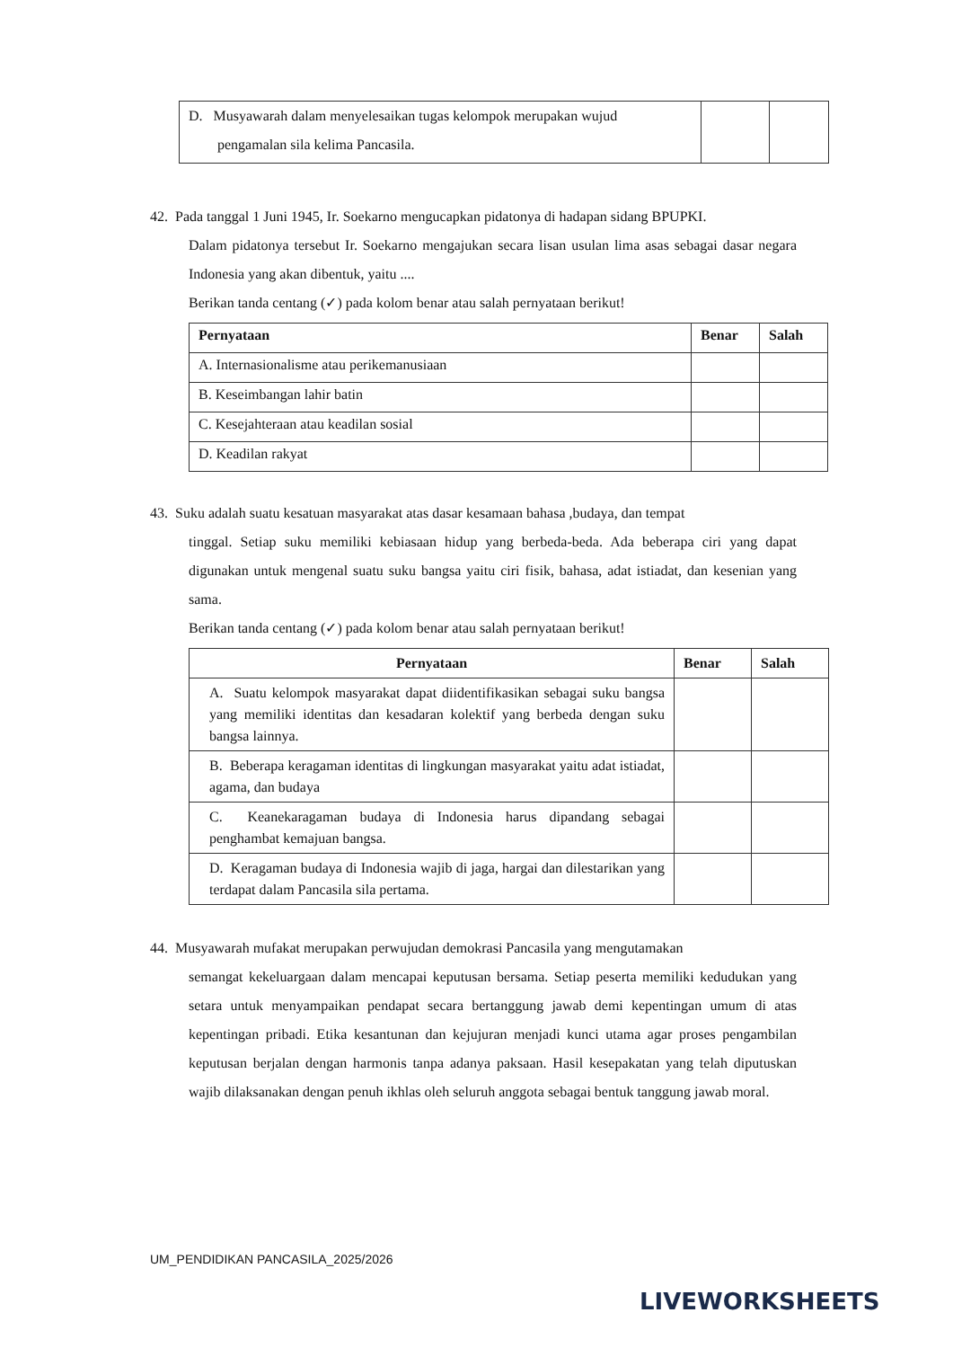| D. Musyawarah dalam menyelesaikan tugas kelompok merupakan wujud pengamalan sila kelima Pancasila. | | |
42. Pada tanggal 1 Juni 1945, Ir. Soekarno mengucapkan pidatonya di hadapan sidang BPUPKI.
Dalam pidatonya tersebut Ir. Soekarno mengajukan secara lisan usulan lima asas sebagai dasar negara Indonesia yang akan dibentuk, yaitu ....
Berikan tanda centang (✓) pada kolom benar atau salah pernyataan berikut!
| Pernyataan | Benar | Salah |
| --- | --- | --- |
| A. Internasionalisme atau perikemanusiaan | | |
| B. Keseimbangan lahir batin | | |
| C. Kesejahteraan atau keadilan sosial | | |
| D. Keadilan rakyat | | |
43. Suku adalah suatu kesatuan masyarakat atas dasar kesamaan bahasa ,budaya, dan tempat
tinggal. Setiap suku memiliki kebiasaan hidup yang berbeda-beda. Ada beberapa ciri yang dapat digunakan untuk mengenal suatu suku bangsa yaitu ciri fisik, bahasa, adat istiadat, dan kesenian yang sama.
Berikan tanda centang (✓) pada kolom benar atau salah pernyataan berikut!
| Pernyataan | Benar | Salah |
| --- | --- | --- |
| A. Suatu kelompok masyarakat dapat diidentifikasikan sebagai suku bangsa yang memiliki identitas dan kesadaran kolektif yang berbeda dengan suku bangsa lainnya. | | |
| B. Beberapa keragaman identitas di lingkungan masyarakat yaitu adat istiadat, agama, dan budaya | | |
| C. Keanekaragaman budaya di Indonesia harus dipandang sebagai penghambat kemajuan bangsa. | | |
| D. Keragaman budaya di Indonesia wajib di jaga, hargai dan dilestarikan yang terdapat dalam Pancasila sila pertama. | | |
44. Musyawarah mufakat merupakan perwujudan demokrasi Pancasila yang mengutamakan
semangat kekeluargaan dalam mencapai keputusan bersama. Setiap peserta memiliki kedudukan yang setara untuk menyampaikan pendapat secara bertanggung jawab demi kepentingan umum di atas kepentingan pribadi. Etika kesantunan dan kejujuran menjadi kunci utama agar proses pengambilan keputusan berjalan dengan harmonis tanpa adanya paksaan. Hasil kesepakatan yang telah diputuskan wajib dilaksanakan dengan penuh ikhlas oleh seluruh anggota sebagai bentuk tanggung jawab moral.
UM_PENDIDIKAN PANCASILA_2025/2026
LIVEWORKSHEETS